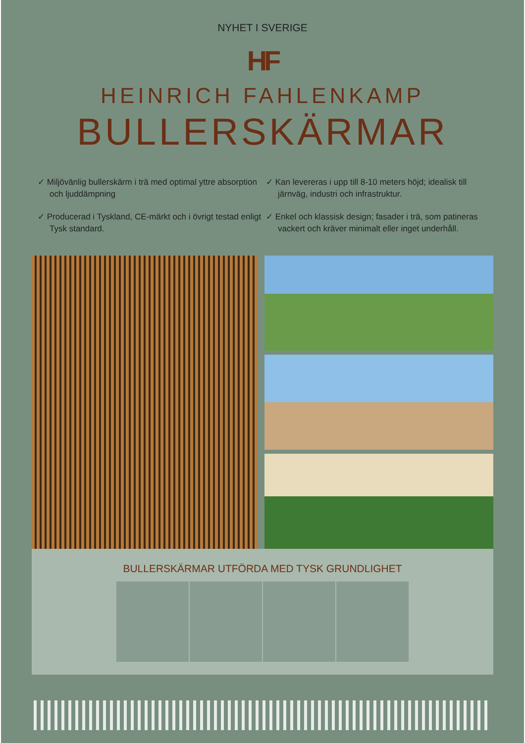NYHET I SVERIGE
HF
HEINRICH FAHLENKAMP
BULLERSKÄRMAR
✓ Miljövänlig bullerskärm i trä med optimal yttre absorption och ljuddämpning
✓ Producerad i Tyskland, CE-märkt och i övrigt testad enligt Tysk standard.
✓ Kan levereras i upp till 8-10 meters höjd; idealisk till järnväg, industri och infrastruktur.
✓ Enkel och klassisk design; fasader i trä, som patineras vackert och kräver minimalt eller inget underhåll.
BULLERSKÄRMAR UTFÖRDA MED TYSK GRUNDLIGHET